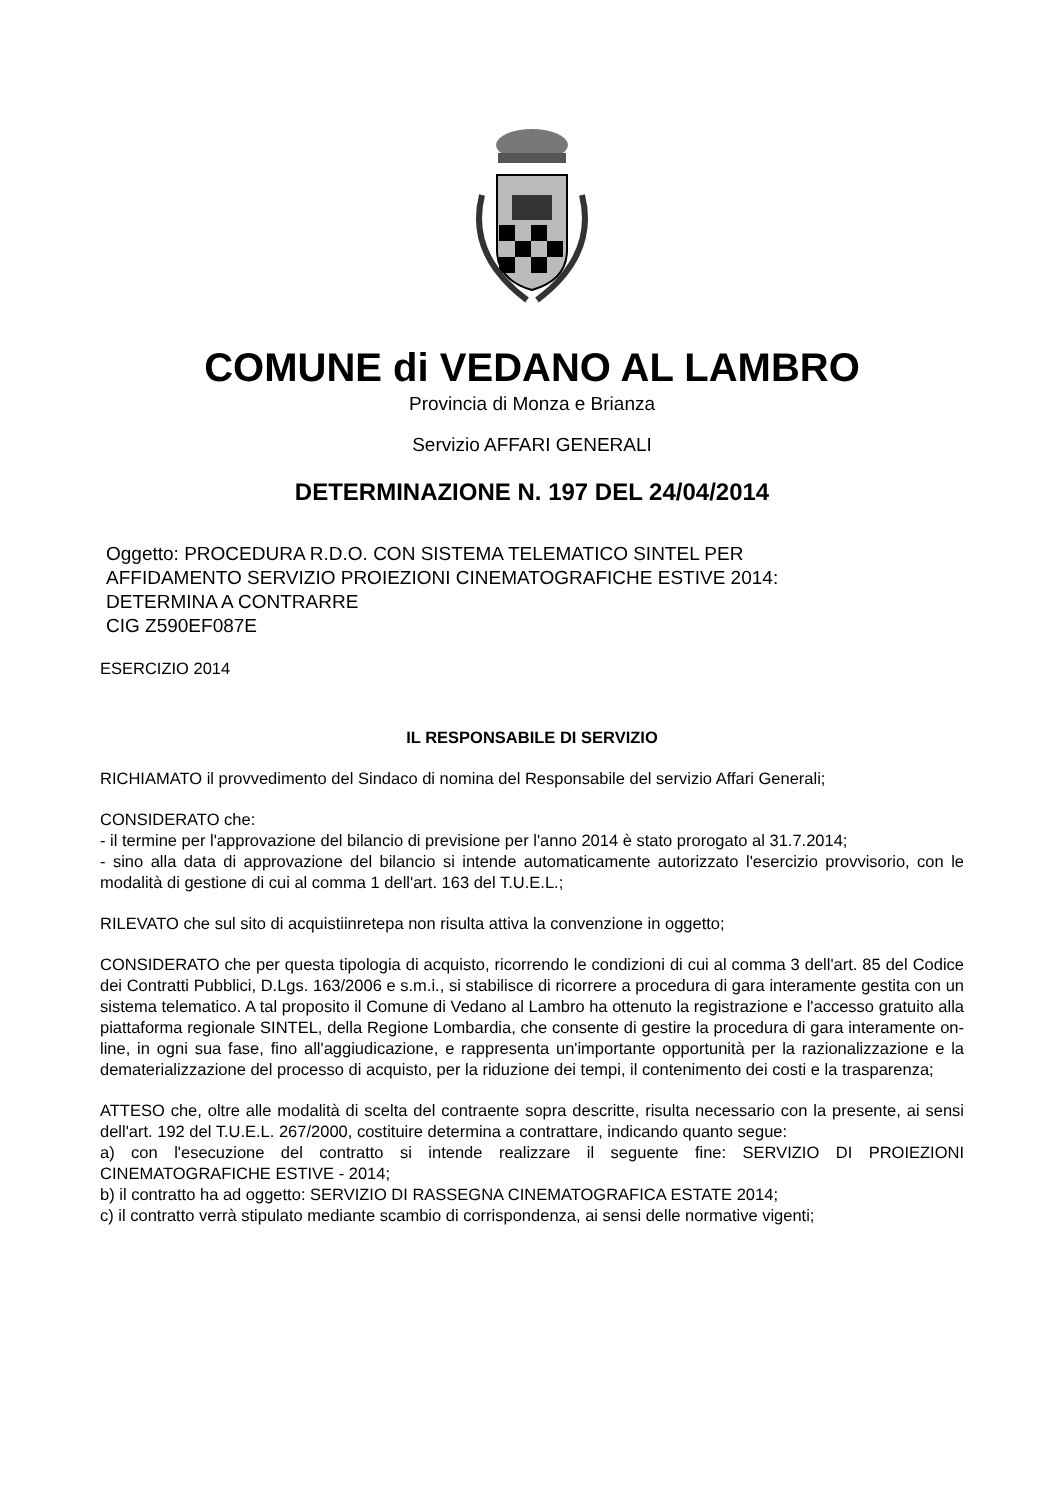COMUNE di VEDANO AL LAMBRO
Provincia di Monza e Brianza
Servizio AFFARI GENERALI
DETERMINAZIONE N. 197 DEL 24/04/2014
Oggetto: PROCEDURA R.D.O. CON SISTEMA TELEMATICO SINTEL PER
AFFIDAMENTO SERVIZIO PROIEZIONI CINEMATOGRAFICHE ESTIVE 2014:
DETERMINA A CONTRARRE
CIG Z590EF087E
ESERCIZIO 2014
IL RESPONSABILE DI SERVIZIO
RICHIAMATO il provvedimento del Sindaco di nomina del Responsabile del servizio Affari Generali;
CONSIDERATO che:
- il termine per l'approvazione del bilancio di previsione per l'anno 2014 è stato prorogato al 31.7.2014;
- sino alla data di approvazione del bilancio si intende automaticamente autorizzato l'esercizio provvisorio, con le modalità di gestione di cui al comma 1 dell'art. 163 del T.U.E.L.;
RILEVATO che sul sito di acquistiinretepa non risulta attiva la convenzione in oggetto;
CONSIDERATO che per questa tipologia di acquisto, ricorrendo le condizioni di cui al comma 3 dell'art. 85 del Codice dei Contratti Pubblici, D.Lgs. 163/2006 e s.m.i., si stabilisce di ricorrere a procedura di gara interamente gestita con un sistema telematico. A tal proposito il Comune di Vedano al Lambro ha ottenuto la registrazione e l'accesso gratuito alla piattaforma regionale SINTEL, della Regione Lombardia, che consente di gestire la procedura di gara interamente on-line, in ogni sua fase, fino all'aggiudicazione, e rappresenta un'importante opportunità per la razionalizzazione e la dematerializzazione del processo di acquisto, per la riduzione dei tempi, il contenimento dei costi e la trasparenza;
ATTESO che, oltre alle modalità di scelta del contraente sopra descritte, risulta necessario con la presente, ai sensi dell'art. 192 del T.U.E.L. 267/2000, costituire determina a contrattare, indicando quanto segue:
a) con l'esecuzione del contratto si intende realizzare il seguente fine: SERVIZIO DI PROIEZIONI CINEMATOGRAFICHE ESTIVE - 2014;
b) il contratto ha ad oggetto: SERVIZIO DI RASSEGNA CINEMATOGRAFICA ESTATE 2014;
c) il contratto verrà stipulato mediante scambio di corrispondenza, ai sensi delle normative vigenti;